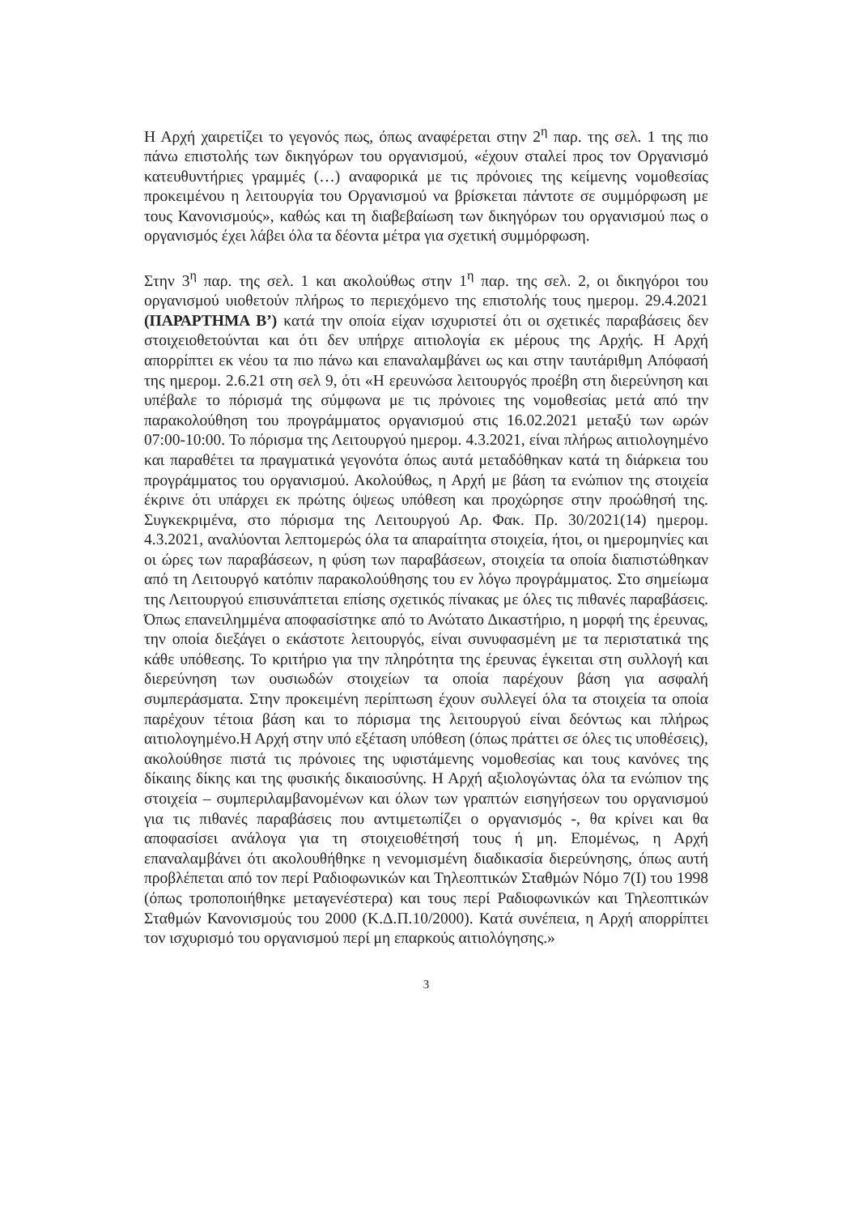Η Αρχή χαιρετίζει το γεγονός πως, όπως αναφέρεται στην 2<sup>η</sup> παρ. της σελ. 1 της πιο πάνω επιστολής των δικηγόρων του οργανισμού, «έχουν σταλεί προς τον Οργανισμό κατευθυντήριες γραμμές (…) αναφορικά με τις πρόνοιες της κείμενης νομοθεσίας προκειμένου η λειτουργία του Οργανισμού να βρίσκεται πάντοτε σε συμμόρφωση με τους Κανονισμούς», καθώς και τη διαβεβαίωση των δικηγόρων του οργανισμού πως ο οργανισμός έχει λάβει όλα τα δέοντα μέτρα για σχετική συμμόρφωση.
Στην 3<sup>η</sup> παρ. της σελ. 1 και ακολούθως στην 1<sup>η</sup> παρ. της σελ. 2, οι δικηγόροι του οργανισμού υιοθετούν πλήρως το περιεχόμενο της επιστολής τους ημερομ. 29.4.2021 (ΠΑΡΑΡΤΗΜΑ Β’) κατά την οποία είχαν ισχυριστεί ότι οι σχετικές παραβάσεις δεν στοιχειοθετούνται και ότι δεν υπήρχε αιτιολογία εκ μέρους της Αρχής. Η Αρχή απορρίπτει εκ νέου τα πιο πάνω και επαναλαμβάνει ως και στην ταυτάριθμη Απόφασή της ημερομ. 2.6.21 στη σελ 9, ότι «Η ερευνώσα λειτουργός προέβη στη διερεύνηση και υπέβαλε το πόρισμά της σύμφωνα με τις πρόνοιες της νομοθεσίας μετά από την παρακολούθηση του προγράμματος οργανισμού στις 16.02.2021 μεταξύ των ωρών 07:00-10:00. Το πόρισμα της Λειτουργού ημερομ. 4.3.2021, είναι πλήρως αιτιολογημένο και παραθέτει τα πραγματικά γεγονότα όπως αυτά μεταδόθηκαν κατά τη διάρκεια του προγράμματος του οργανισμού. Ακολούθως, η Αρχή με βάση τα ενώπιον της στοιχεία έκρινε ότι υπάρχει εκ πρώτης όψεως υπόθεση και προχώρησε στην προώθησή της. Συγκεκριμένα, στο πόρισμα της Λειτουργού Αρ. Φακ. Πρ. 30/2021(14) ημερομ. 4.3.2021, αναλύονται λεπτομερώς όλα τα απαραίτητα στοιχεία, ήτοι, οι ημερομηνίες και οι ώρες των παραβάσεων, η φύση των παραβάσεων, στοιχεία τα οποία διαπιστώθηκαν από τη Λειτουργό κατόπιν παρακολούθησης του εν λόγω προγράμματος. Στο σημείωμα της Λειτουργού επισυνάπτεται επίσης σχετικός πίνακας με όλες τις πιθανές παραβάσεις. Όπως επανειλημμένα αποφασίστηκε από το Ανώτατο Δικαστήριο, η μορφή της έρευνας, την οποία διεξάγει ο εκάστοτε λειτουργός, είναι συνυφασμένη με τα περιστατικά της κάθε υπόθεσης. Το κριτήριο για την πληρότητα της έρευνας έγκειται στη συλλογή και διερεύνηση των ουσιωδών στοιχείων τα οποία παρέχουν βάση για ασφαλή συμπεράσματα. Στην προκειμένη περίπτωση έχουν συλλεγεί όλα τα στοιχεία τα οποία παρέχουν τέτοια βάση και το πόρισμα της λειτουργού είναι δεόντως και πλήρως αιτιολογημένο.Η Αρχή στην υπό εξέταση υπόθεση (όπως πράττει σε όλες τις υποθέσεις), ακολούθησε πιστά τις πρόνοιες της υφιστάμενης νομοθεσίας και τους κανόνες της δίκαιης δίκης και της φυσικής δικαιοσύνης. Η Αρχή αξιολογώντας όλα τα ενώπιον της στοιχεία – συμπεριλαμβανομένων και όλων των γραπτών εισηγήσεων του οργανισμού για τις πιθανές παραβάσεις που αντιμετωπίζει ο οργανισμός -, θα κρίνει και θα αποφασίσει ανάλογα για τη στοιχειοθέτησή τους ή μη. Επομένως, η Αρχή επαναλαμβάνει ότι ακολουθήθηκε η νενομισμένη διαδικασία διερεύνησης, όπως αυτή προβλέπεται από τον περί Ραδιοφωνικών και Τηλεοπτικών Σταθμών Νόμο 7(Ι) του 1998 (όπως τροποποιήθηκε μεταγενέστερα) και τους περί Ραδιοφωνικών και Τηλεοπτικών Σταθμών Κανονισμούς του 2000 (Κ.Δ.Π.10/2000). Κατά συνέπεια, η Αρχή απορρίπτει τον ισχυρισμό του οργανισμού περί μη επαρκούς αιτιολόγησης.»
3